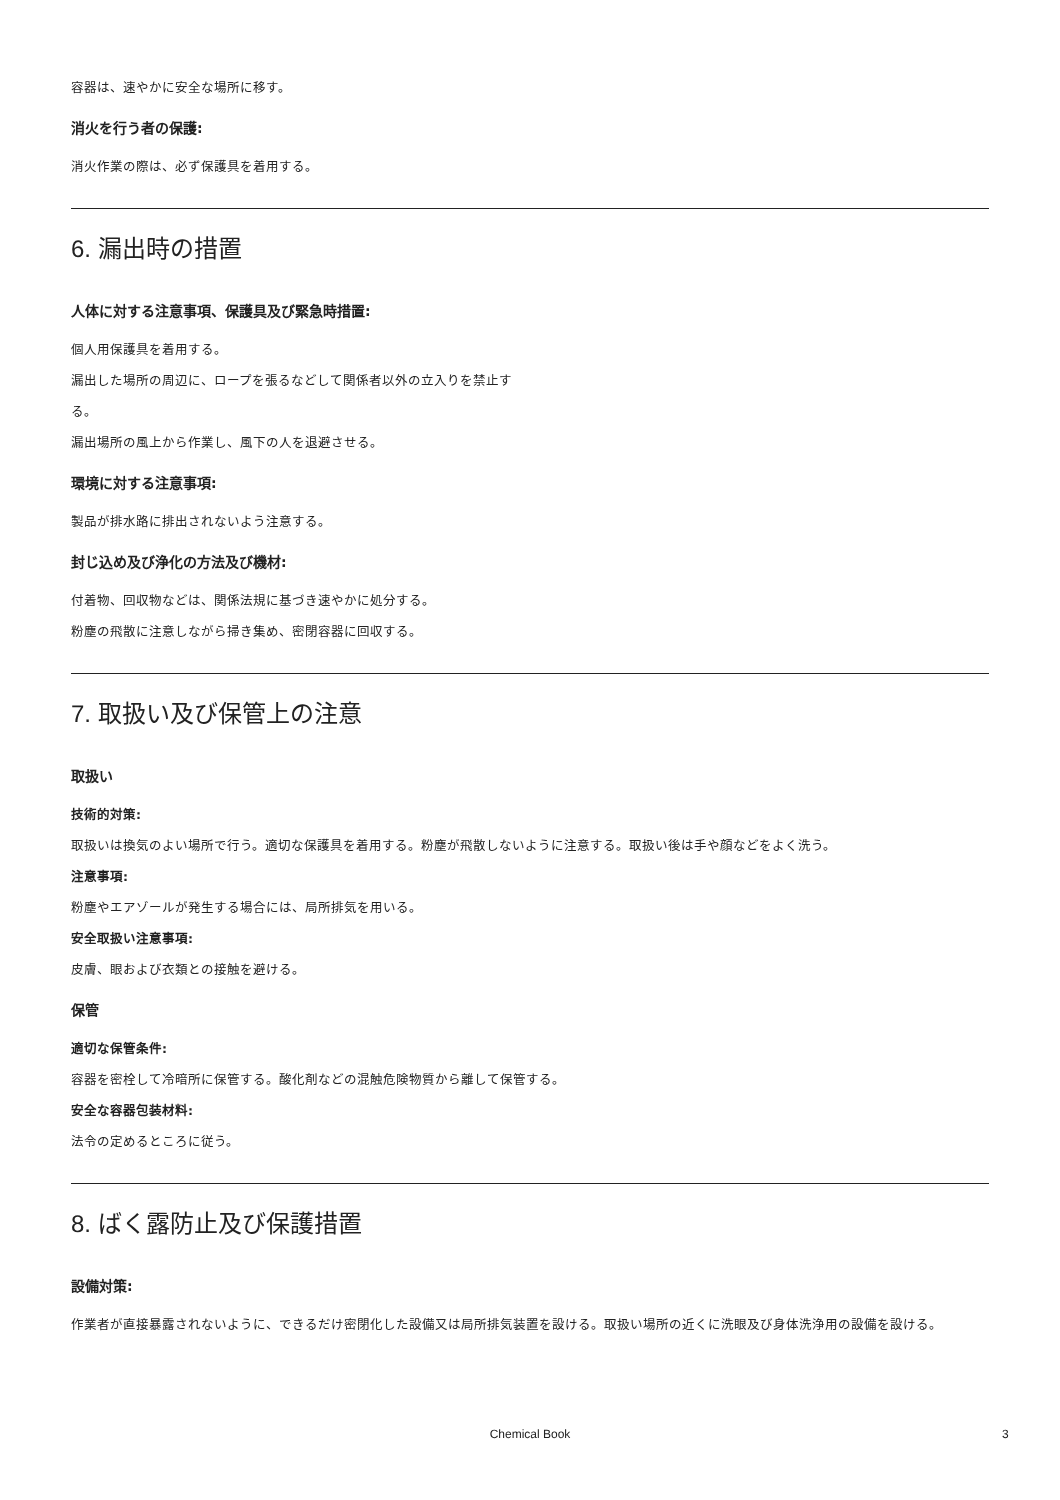容器は、速やかに安全な場所に移す。
消火を行う者の保護:
消火作業の際は、必ず保護具を着用する。
6. 漏出時の措置
人体に対する注意事項、保護具及び緊急時措置:
個人用保護具を着用する。
漏出した場所の周辺に、ロープを張るなどして関係者以外の立入りを禁止す
る。
漏出場所の風上から作業し、風下の人を退避させる。
環境に対する注意事項:
製品が排水路に排出されないよう注意する。
封じ込め及び浄化の方法及び機材:
付着物、回収物などは、関係法規に基づき速やかに処分する。
粉塵の飛散に注意しながら掃き集め、密閉容器に回収する。
7. 取扱い及び保管上の注意
取扱い
技術的対策:
取扱いは換気のよい場所で行う。適切な保護具を着用する。粉塵が飛散しないように注意する。取扱い後は手や顔などをよく洗う。
注意事項:
粉塵やエアゾールが発生する場合には、局所排気を用いる。
安全取扱い注意事項:
皮膚、眼および衣類との接触を避ける。
保管
適切な保管条件:
容器を密栓して冷暗所に保管する。酸化剤などの混触危険物質から離して保管する。
安全な容器包装材料:
法令の定めるところに従う。
8. ばく露防止及び保護措置
設備対策:
作業者が直接暴露されないように、できるだけ密閉化した設備又は局所排気装置を設ける。取扱い場所の近くに洗眼及び身体洗浄用の設備を設ける。
Chemical Book 3